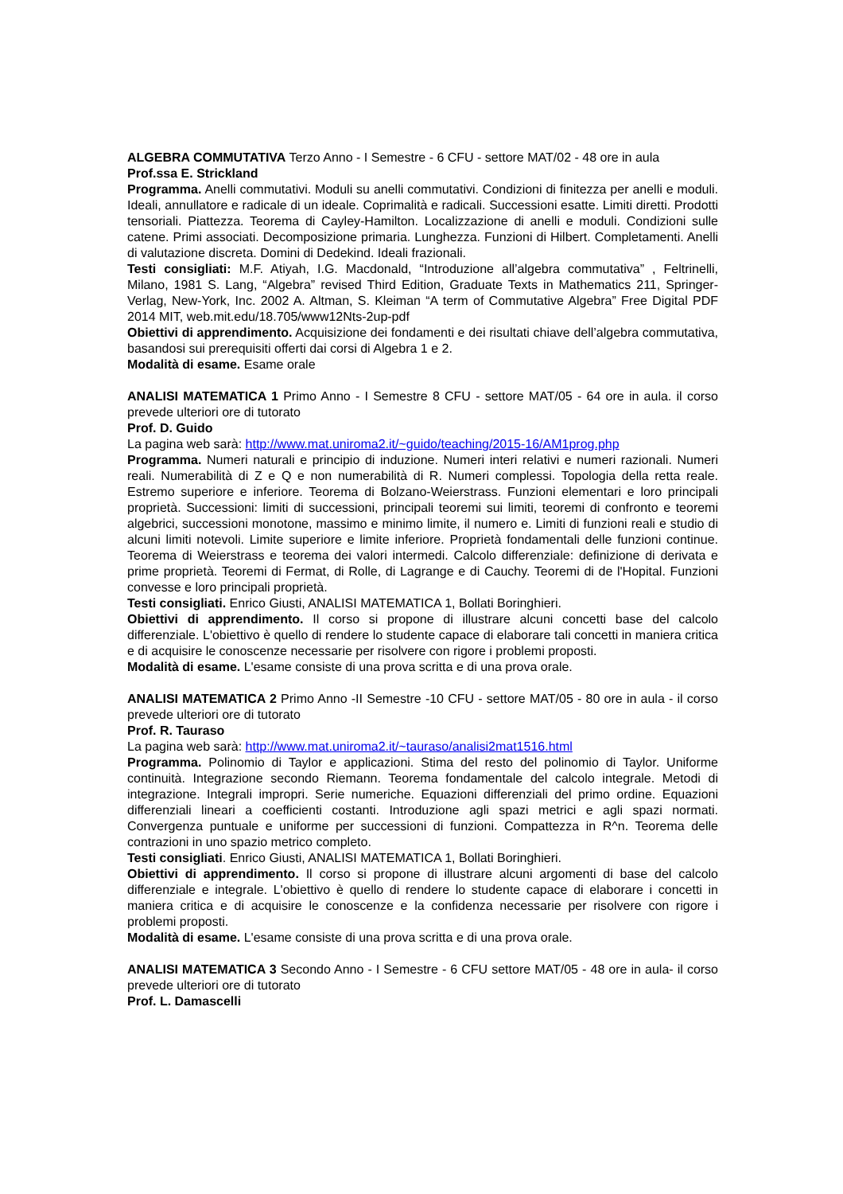ALGEBRA COMMUTATIVA Terzo Anno - I Semestre - 6 CFU - settore MAT/02 - 48 ore in aula
Prof.ssa E. Strickland
Programma. Anelli commutativi. Moduli su anelli commutativi. Condizioni di finitezza per anelli e moduli. Ideali, annullatore e radicale di un ideale. Coprimalità e radicali. Successioni esatte. Limiti diretti. Prodotti tensoriali. Piattezza. Teorema di Cayley-Hamilton. Localizzazione di anelli e moduli. Condizioni sulle catene. Primi associati. Decomposizione primaria. Lunghezza. Funzioni di Hilbert. Completamenti. Anelli di valutazione discreta. Domini di Dedekind. Ideali frazionali.
Testi consigliati: M.F. Atiyah, I.G. Macdonald, “Introduzione all’algebra commutativa” , Feltrinelli, Milano, 1981 S. Lang, “Algebra” revised Third Edition, Graduate Texts in Mathematics 211, Springer-Verlag, New-York, Inc. 2002 A. Altman, S. Kleiman “A term of Commutative Algebra” Free Digital PDF 2014 MIT, web.mit.edu/18.705/www12Nts-2up-pdf
Obiettivi di apprendimento. Acquisizione dei fondamenti e dei risultati chiave dell’algebra commutativa, basandosi sui prerequisiti offerti dai corsi di Algebra 1 e 2.
Modalità di esame. Esame orale
ANALISI MATEMATICA 1 Primo Anno - I Semestre 8 CFU - settore MAT/05 - 64 ore in aula. il corso prevede ulteriori ore di tutorato
Prof. D. Guido
La pagina web sarà: http://www.mat.uniroma2.it/~guido/teaching/2015-16/AM1prog.php
Programma. Numeri naturali e principio di induzione. Numeri interi relativi e numeri razionali. Numeri reali. Numerabilità di Z e Q e non numerabilità di R. Numeri complessi. Topologia della retta reale. Estremo superiore e inferiore. Teorema di Bolzano-Weierstrass. Funzioni elementari e loro principali proprietà. Successioni: limiti di successioni, principali teoremi sui limiti, teoremi di confronto e teoremi algebrici, successioni monotone, massimo e minimo limite, il numero e. Limiti di funzioni reali e studio di alcuni limiti notevoli. Limite superiore e limite inferiore. Proprietà fondamentali delle funzioni continue. Teorema di Weierstrass e teorema dei valori intermedi. Calcolo differenziale: definizione di derivata e prime proprietà. Teoremi di Fermat, di Rolle, di Lagrange e di Cauchy. Teoremi di de l'Hopital. Funzioni convesse e loro principali proprietà.
Testi consigliati. Enrico Giusti, ANALISI MATEMATICA 1, Bollati Boringhieri.
Obiettivi di apprendimento. Il corso si propone di illustrare alcuni concetti base del calcolo differenziale. L'obiettivo è quello di rendere lo studente capace di elaborare tali concetti in maniera critica e di acquisire le conoscenze necessarie per risolvere con rigore i problemi proposti.
Modalità di esame. L'esame consiste di una prova scritta e di una prova orale.
ANALISI MATEMATICA 2 Primo Anno -II Semestre -10 CFU - settore MAT/05 - 80 ore in aula - il corso prevede ulteriori ore di tutorato
Prof. R. Tauraso
La pagina web sarà: http://www.mat.uniroma2.it/~tauraso/analisi2mat1516.html
Programma. Polinomio di Taylor e applicazioni. Stima del resto del polinomio di Taylor. Uniforme continuità. Integrazione secondo Riemann. Teorema fondamentale del calcolo integrale. Metodi di integrazione. Integrali impropri. Serie numeriche. Equazioni differenziali del primo ordine. Equazioni differenziali lineari a coefficienti costanti. Introduzione agli spazi metrici e agli spazi normati. Convergenza puntuale e uniforme per successioni di funzioni. Compattezza in R^n. Teorema delle contrazioni in uno spazio metrico completo.
Testi consigliati. Enrico Giusti, ANALISI MATEMATICA 1, Bollati Boringhieri.
Obiettivi di apprendimento. Il corso si propone di illustrare alcuni argomenti di base del calcolo differenziale e integrale. L'obiettivo è quello di rendere lo studente capace di elaborare i concetti in maniera critica e di acquisire le conoscenze e la confidenza necessarie per risolvere con rigore i problemi proposti.
Modalità di esame. L'esame consiste di una prova scritta e di una prova orale.
ANALISI MATEMATICA 3 Secondo Anno - I Semestre - 6 CFU settore MAT/05 - 48 ore in aula- il corso prevede ulteriori ore di tutorato
Prof. L. Damascelli